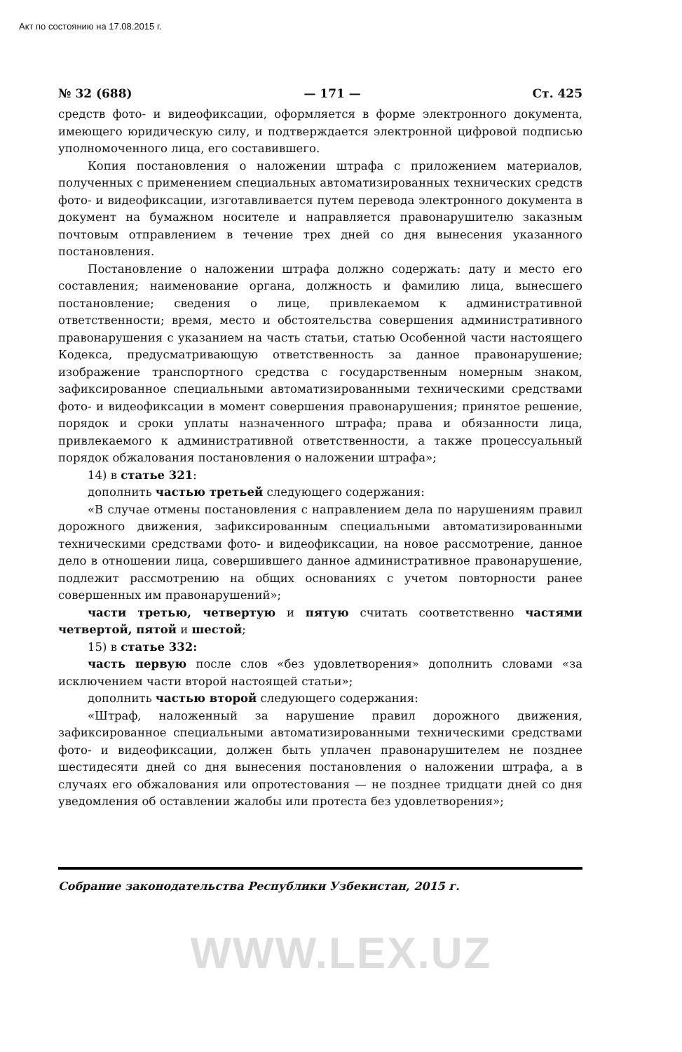Акт по состоянию на 17.08.2015 г.
№ 32 (688) — 171 — Ст. 425
средств фото- и видеофиксации, оформляется в форме электронного документа, имеющего юридическую силу, и подтверждается электронной цифровой подписью уполномоченного лица, его составившего.
Копия постановления о наложении штрафа с приложением материалов, полученных с применением специальных автоматизированных технических средств фото- и видеофиксации, изготавливается путем перевода электронного документа в документ на бумажном носителе и направляется правонарушителю заказным почтовым отправлением в течение трех дней со дня вынесения указанного постановления.
Постановление о наложении штрафа должно содержать: дату и место его составления; наименование органа, должность и фамилию лица, вынесшего постановление; сведения о лице, привлекаемом к административной ответственности; время, место и обстоятельства совершения административного правонарушения с указанием на часть статьи, статью Особенной части настоящего Кодекса, предусматривающую ответственность за данное правонарушение; изображение транспортного средства с государственным номерным знаком, зафиксированное специальными автоматизированными техническими средствами фото- и видеофиксации в момент совершения правонарушения; принятое решение, порядок и сроки уплаты назначенного штрафа; права и обязанности лица, привлекаемого к административной ответственности, а также процессуальный порядок обжалования постановления о наложении штрафа»;
14) в статье 321:
дополнить частью третьей следующего содержания:
«В случае отмены постановления с направлением дела по нарушениям правил дорожного движения, зафиксированным специальными автоматизированными техническими средствами фото- и видеофиксации, на новое рассмотрение, данное дело в отношении лица, совершившего данное административное правонарушение, подлежит рассмотрению на общих основаниях с учетом повторности ранее совершенных им правонарушений»;
части третью, четвертую и пятую считать соответственно частями четвертой, пятой и шестой;
15) в статье 332:
часть первую после слов «без удовлетворения» дополнить словами «за исключением части второй настоящей статьи»;
дополнить частью второй следующего содержания:
«Штраф, наложенный за нарушение правил дорожного движения, зафиксированное специальными автоматизированными техническими средствами фото- и видеофиксации, должен быть уплачен правонарушителем не позднее шестидесяти дней со дня вынесения постановления о наложении штрафа, а в случаях его обжалования или опротестования — не позднее тридцати дней со дня уведомления об оставлении жалобы или протеста без удовлетворения»;
Собрание законодательства Республики Узбекистан, 2015 г.
WWW.LEX.UZ